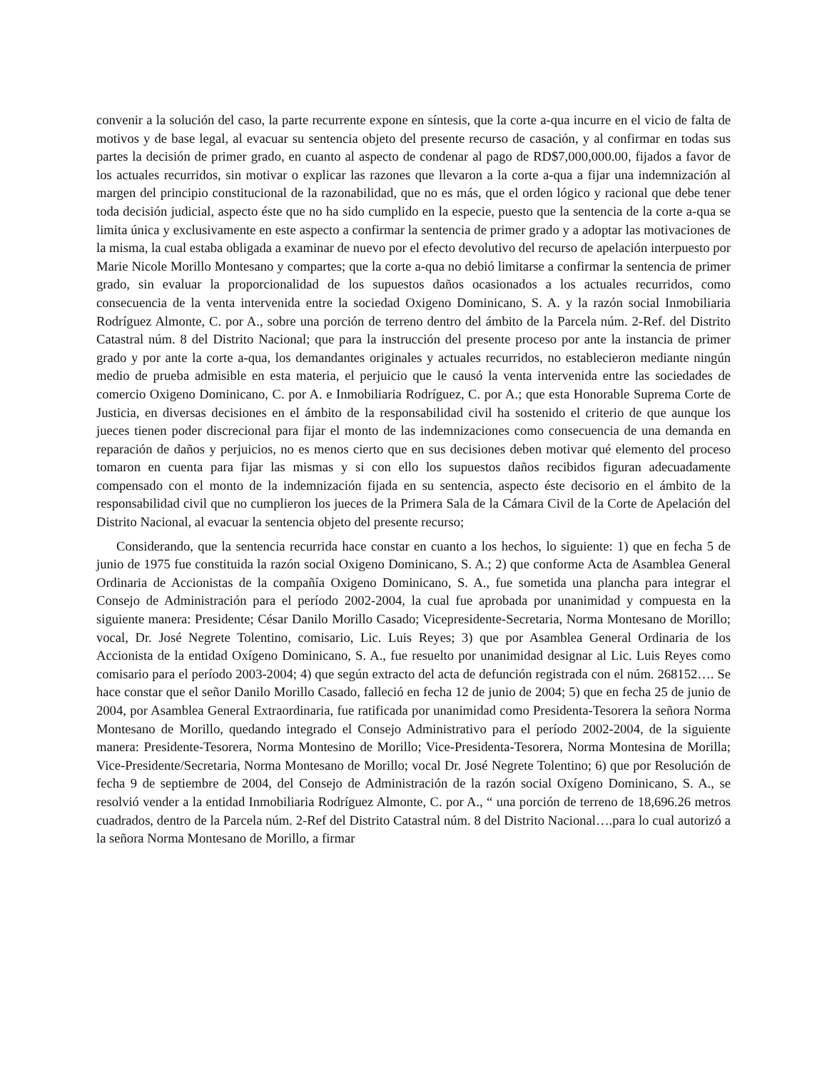convenir a la solución del caso, la parte recurrente expone en síntesis, que la corte a-qua incurre en el vicio de falta de motivos y de base legal, al evacuar su sentencia objeto del presente recurso de casación, y al confirmar en todas sus partes la decisión de primer grado, en cuanto al aspecto de condenar al pago de RD$7,000,000.00, fijados a favor de los actuales recurridos, sin motivar o explicar las razones que llevaron a la corte a-qua a fijar una indemnización al margen del principio constitucional de la razonabilidad, que no es más, que el orden lógico y racional que debe tener toda decisión judicial, aspecto éste que no ha sido cumplido en la especie, puesto que la sentencia de la corte a-qua se limita única y exclusivamente en este aspecto a confirmar la sentencia de primer grado y a adoptar las motivaciones de la misma, la cual estaba obligada a examinar de nuevo por el efecto devolutivo del recurso de apelación interpuesto por Marie Nicole Morillo Montesano y compartes; que la corte a-qua no debió limitarse a confirmar la sentencia de primer grado, sin evaluar la proporcionalidad de los supuestos daños ocasionados a los actuales recurridos, como consecuencia de la venta intervenida entre la sociedad Oxigeno Dominicano, S. A. y la razón social Inmobiliaria Rodríguez Almonte, C. por A., sobre una porción de terreno dentro del ámbito de la Parcela núm. 2-Ref. del Distrito Catastral núm. 8 del Distrito Nacional; que para la instrucción del presente proceso por ante la instancia de primer grado y por ante la corte a-qua, los demandantes originales y actuales recurridos, no establecieron mediante ningún medio de prueba admisible en esta materia, el perjuicio que le causó la venta intervenida entre las sociedades de comercio Oxigeno Dominicano, C. por A. e Inmobiliaria Rodríguez, C. por A.; que esta Honorable Suprema Corte de Justicia, en diversas decisiones en el ámbito de la responsabilidad civil ha sostenido el criterio de que aunque los jueces tienen poder discrecional para fijar el monto de las indemnizaciones como consecuencia de una demanda en reparación de daños y perjuicios, no es menos cierto que en sus decisiones deben motivar qué elemento del proceso tomaron en cuenta para fijar las mismas y si con ello los supuestos daños recibidos figuran adecuadamente compensado con el monto de la indemnización fijada en su sentencia, aspecto éste decisorio en el ámbito de la responsabilidad civil que no cumplieron los jueces de la Primera Sala de la Cámara Civil de la Corte de Apelación del Distrito Nacional, al evacuar la sentencia objeto del presente recurso;
Considerando, que la sentencia recurrida hace constar en cuanto a los hechos, lo siguiente: 1) que en fecha 5 de junio de 1975 fue constituida la razón social Oxigeno Dominicano, S. A.; 2) que conforme Acta de Asamblea General Ordinaria de Accionistas de la compañía Oxigeno Dominicano, S. A., fue sometida una plancha para integrar el Consejo de Administración para el período 2002-2004, la cual fue aprobada por unanimidad y compuesta en la siguiente manera: Presidente; César Danilo Morillo Casado; Vicepresidente-Secretaria, Norma Montesano de Morillo; vocal, Dr. José Negrete Tolentino, comisario, Lic. Luis Reyes; 3) que por Asamblea General Ordinaria de los Accionista de la entidad Oxígeno Dominicano, S. A., fue resuelto por unanimidad designar al Lic. Luis Reyes como comisario para el período 2003-2004; 4) que según extracto del acta de defunción registrada con el núm. 268152…. Se hace constar que el señor Danilo Morillo Casado, falleció en fecha 12 de junio de 2004; 5) que en fecha 25 de junio de 2004, por Asamblea General Extraordinaria, fue ratificada por unanimidad como Presidenta-Tesorera la señora Norma Montesano de Morillo, quedando integrado el Consejo Administrativo para el período 2002-2004, de la siguiente manera: Presidente-Tesorera, Norma Montesino de Morillo; Vice-Presidenta-Tesorera, Norma Montesina de Morilla; Vice-Presidente/Secretaria, Norma Montesano de Morillo; vocal Dr. José Negrete Tolentino; 6) que por Resolución de fecha 9 de septiembre de 2004, del Consejo de Administración de la razón social Oxígeno Dominicano, S. A., se resolvió vender a la entidad Inmobiliaria Rodríguez Almonte, C. por A., “ una porción de terreno de 18,696.26 metros cuadrados, dentro de la Parcela núm. 2-Ref del Distrito Catastral núm. 8 del Distrito Nacional….para lo cual autorizó a la señora Norma Montesano de Morillo, a firmar